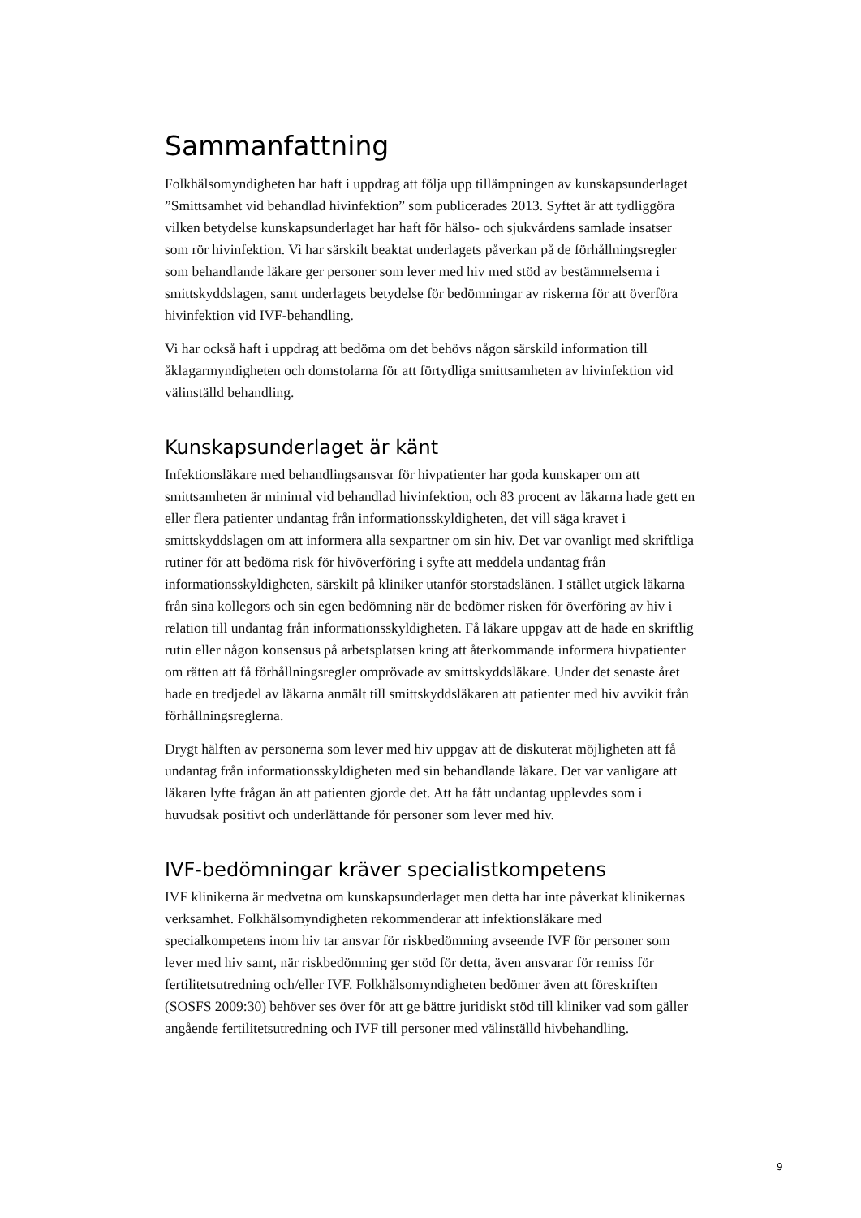Sammanfattning
Folkhälsomyndigheten har haft i uppdrag att följa upp tillämpningen av kunskapsunderlaget ”Smittsamhet vid behandlad hivinfektion” som publicerades 2013. Syftet är att tydliggöra vilken betydelse kunskapsunderlaget har haft för hälso- och sjukvårdens samlade insatser som rör hivinfektion. Vi har särskilt beaktat underlagets påverkan på de förhållningsregler som behandlande läkare ger personer som lever med hiv med stöd av bestämmelserna i smittskyddslagen, samt underlagets betydelse för bedömningar av riskerna för att överföra hivinfektion vid IVF-behandling.
Vi har också haft i uppdrag att bedöma om det behövs någon särskild information till åklagarmyndigheten och domstolarna för att förtydliga smittsamheten av hivinfektion vid välinställd behandling.
Kunskapsunderlaget är känt
Infektionsläkare med behandlingsansvar för hivpatienter har goda kunskaper om att smittsamheten är minimal vid behandlad hivinfektion, och 83 procent av läkarna hade gett en eller flera patienter undantag från informationsskyldigheten, det vill säga kravet i smittskyddslagen om att informera alla sexpartner om sin hiv. Det var ovanligt med skriftliga rutiner för att bedöma risk för hivöverföring i syfte att meddela undantag från informationsskyldigheten, särskilt på kliniker utanför storstadslänen. I stället utgick läkarna från sina kollegors och sin egen bedömning när de bedömer risken för överföring av hiv i relation till undantag från informationsskyldigheten. Få läkare uppgav att de hade en skriftlig rutin eller någon konsensus på arbetsplatsen kring att återkommande informera hivpatienter om rätten att få förhållningsregler omprövade av smittskyddsläkare. Under det senaste året hade en tredjedel av läkarna anmält till smittskyddsläkaren att patienter med hiv avvikit från förhållningsreglerna.
Drygt hälften av personerna som lever med hiv uppgav att de diskuterat möjligheten att få undantag från informationsskyldigheten med sin behandlande läkare. Det var vanligare att läkaren lyfte frågan än att patienten gjorde det. Att ha fått undantag upplevdes som i huvudsak positivt och underlättande för personer som lever med hiv.
IVF-bedömningar kräver specialistkompetens
IVF klinikerna är medvetna om kunskapsunderlaget men detta har inte påverkat klinikernas verksamhet. Folkhälsomyndigheten rekommenderar att infektionsläkare med specialkompetens inom hiv tar ansvar för riskbedömning avseende IVF för personer som lever med hiv samt, när riskbedömning ger stöd för detta, även ansvarar för remiss för fertilitetsutredning och/eller IVF. Folkhälsomyndigheten bedömer även att föreskriften (SOSFS 2009:30) behöver ses över för att ge bättre juridiskt stöd till kliniker vad som gäller angående fertilitetsutredning och IVF till personer med välinställd hivbehandling.
9